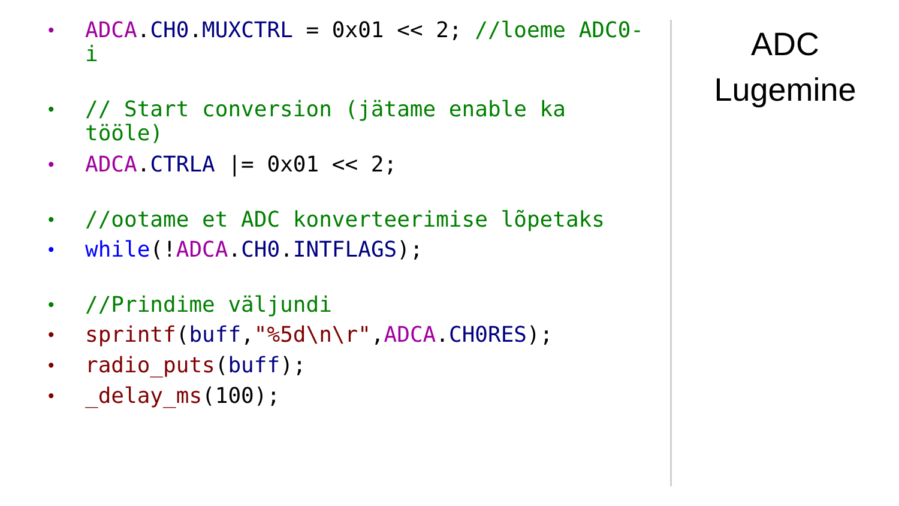• ADCA.CH0.MUXCTRL = 0x01 << 2; //loeme ADC0-i
• // Start conversion (jätame enable ka tööle)
• ADCA.CTRLA |= 0x01 << 2;
• //ootame et ADC konverteerimise lõpetaks
• while(!ADCA.CH0.INTFLAGS);
• //Prindime väljundi
• sprintf(buff,"%5d\n\r",ADCA.CH0RES);
• radio_puts(buff);
• _delay_ms(100);
ADC
Lugemine